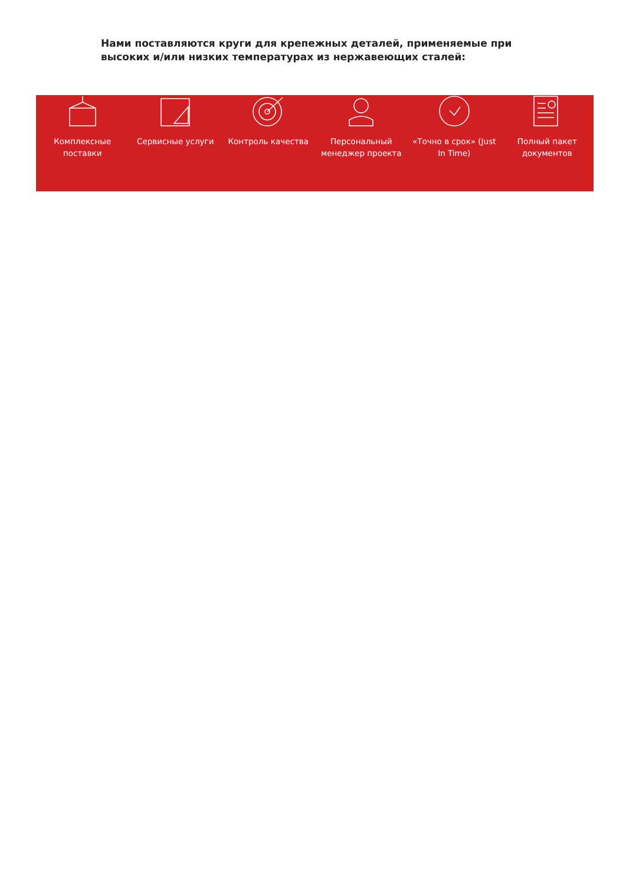Нами поставляются круги для крепежных деталей, применяемые при высоких и/или низких температурах из нержавеющих сталей:
Комплексные
поставки
Сервисные услуги Контроль качества Персональный
менеджер проекта
«Точно в срок» (Just
In Time)
Полный пакет
документов